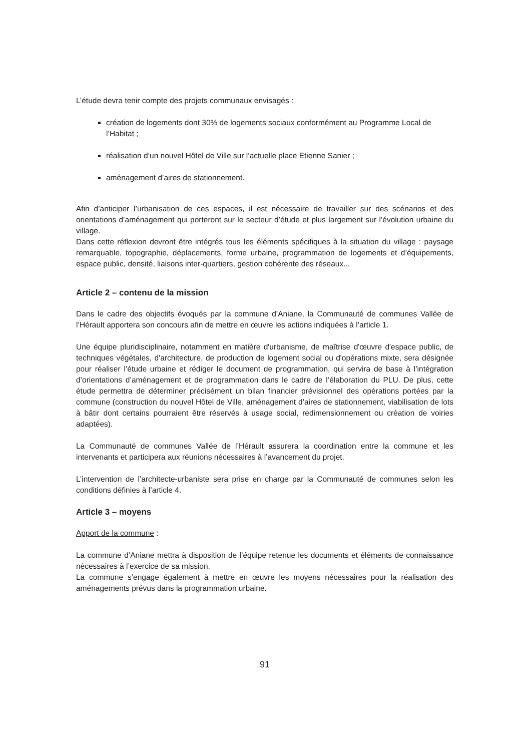L’étude devra tenir compte des projets communaux envisagés :
création de logements dont 30% de logements sociaux conformément au Programme Local de l’Habitat ;
réalisation d’un nouvel Hôtel de Ville sur l’actuelle place Etienne Sanier ;
aménagement d’aires de stationnement.
Afin d’anticiper l’urbanisation de ces espaces, il est nécessaire de travailler sur des scénarios et des orientations d’aménagement qui porteront sur le secteur d’étude et plus largement sur l’évolution urbaine du village.
Dans cette réflexion devront être intégrés tous les éléments spécifiques à la situation du village : paysage remarquable, topographie, déplacements, forme urbaine, programmation de logements et d’équipements, espace public, densité, liaisons inter-quartiers, gestion cohérente des réseaux...
Article 2 – contenu de la mission
Dans le cadre des objectifs évoqués par la commune d’Aniane, la Communauté de communes Vallée de l’Hérault apportera son concours afin de mettre en œuvre les actions indiquées à l’article 1.
Une équipe pluridisciplinaire, notamment en matière d'urbanisme, de maîtrise d'œuvre d'espace public, de techniques végétales, d'architecture, de production de logement social ou d'opérations mixte, sera désignée pour réaliser l’étude urbaine et rédiger le document de programmation, qui servira de base à l’intégration d’orientations d’aménagement et de programmation dans le cadre de l’élaboration du PLU. De plus, cette étude permettra de déterminer précisément un bilan financier prévisionnel des opérations portées par la commune (construction du nouvel Hôtel de Ville, aménagement d’aires de stationnement, viabilisation de lots à bâtir dont certains pourraient être réservés à usage social, redimensionnement ou création de voiries adaptées).
La Communauté de communes Vallée de l’Hérault assurera la coordination entre la commune et les intervenants et participera aux réunions nécessaires à l’avancement du projet.
L’intervention de l’architecte-urbaniste sera prise en charge par la Communauté de communes selon les conditions définies à l’article 4.
Article 3 – moyens
Apport de la commune :
La commune d’Aniane mettra à disposition de l’équipe retenue les documents et éléments de connaissance nécessaires à l’exercice de sa mission.
La commune s’engage également à mettre en œuvre les moyens nécessaires pour la réalisation des aménagements prévus dans la programmation urbaine.
91